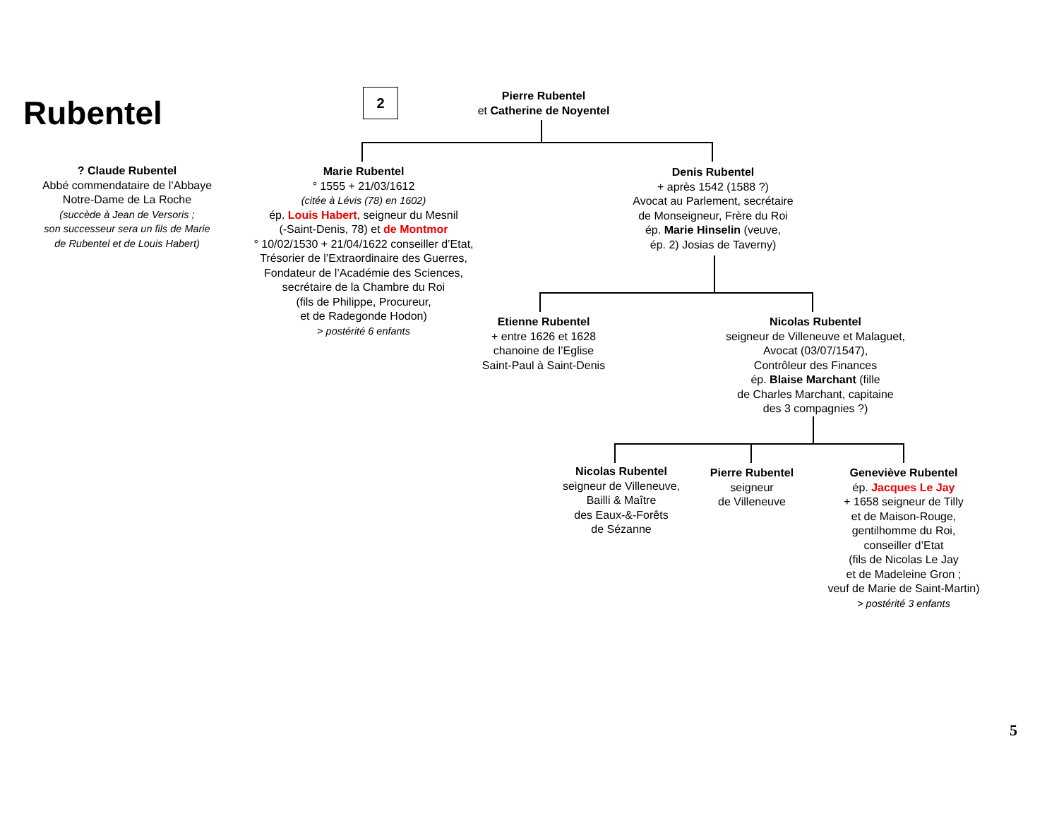Rubentel 2
Pierre Rubentel
et Catherine de Noyentel
? Claude Rubentel
Abbé commendataire de l’Abbaye
Notre-Dame de La Roche
(succède à Jean de Versoris ;
son successeur sera un fils de Marie
de Rubentel et de Louis Habert)
Marie Rubentel
° 1555 + 21/03/1612
(citée à Lévis (78) en 1602)
ép. Louis Habert, seigneur du Mesnil
(-Saint-Denis, 78) et de Montmor
° 10/02/1530 + 21/04/1622 conseiller d’Etat,
Trésorier de l’Extraordinaire des Guerres,
Fondateur de l’Académie des Sciences,
secrétaire de la Chambre du Roi
(fils de Philippe, Procureur,
et de Radegonde Hodon)
> postérité 6 enfants
Denis Rubentel
+ après 1542 (1588 ?)
Avocat au Parlement, secrétaire
de Monseigneur, Frère du Roi
ép. Marie Hinselin (veuve,
ép. 2) Josias de Taverny)
Etienne Rubentel
+ entre 1626 et 1628
chanoine de l’Eglise
Saint-Paul à Saint-Denis
Nicolas Rubentel
seigneur de Villeneuve et Malaguet,
Avocat (03/07/1547),
Contrôleur des Finances
ép. Blaise Marchant (fille
de Charles Marchant, capitaine
des 3 compagnies ?)
Nicolas Rubentel
seigneur de Villeneuve,
Bailli & Maître
des Eaux-&-Forêts
de Sézanne
Pierre Rubentel
seigneur
de Villeneuve
Geneviève Rubentel
ép. Jacques Le Jay
+ 1658 seigneur de Tilly
et de Maison-Rouge,
gentilhomme du Roi,
conseiller d’Etat
(fils de Nicolas Le Jay
et de Madeleine Gron ;
veuf de Marie de Saint-Martin)
> postérité 3 enfants
5